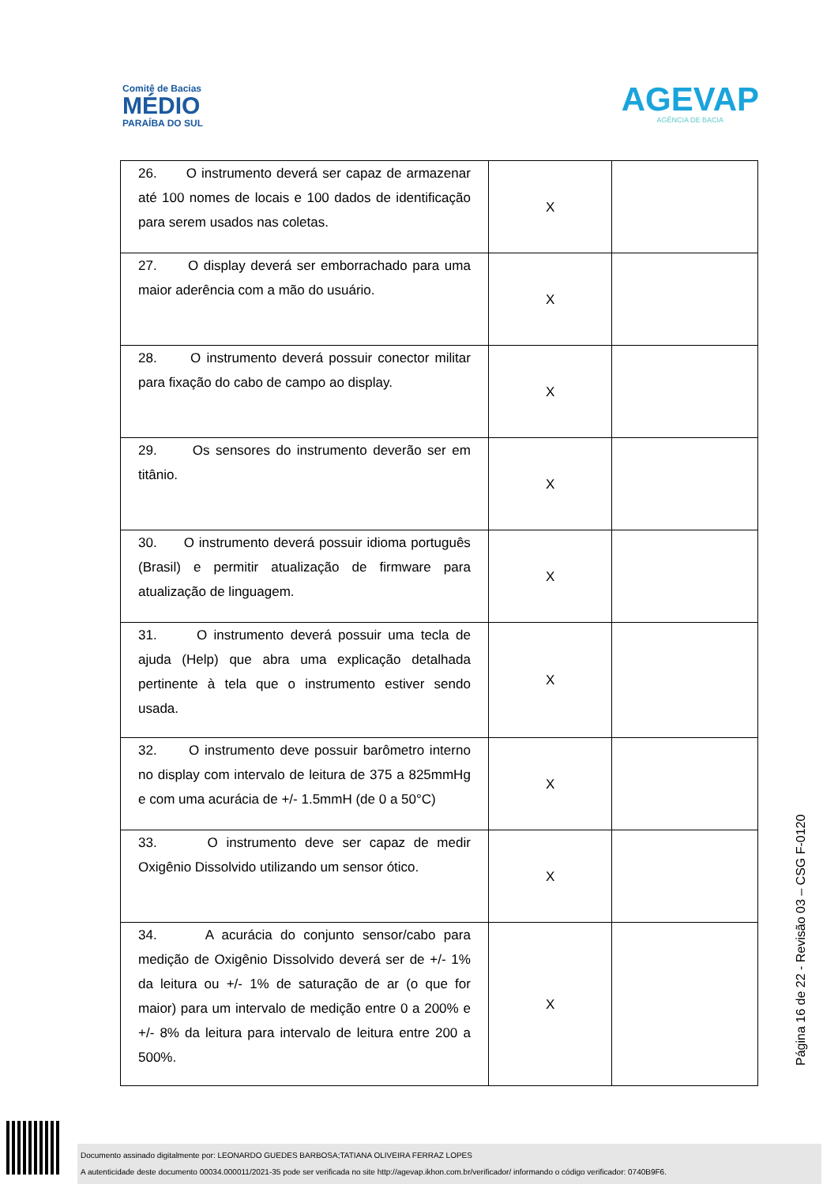Comitê de Bacias
MÉDIO
PARAÍBA DO SUL
AGEVAP
AGÊNCIA DE BACIA
| 26. O instrumento deverá ser capaz de armazenar até 100 nomes de locais e 100 dados de identificação para serem usados nas coletas. | X | |
| 27. O display deverá ser emborrachado para uma maior aderência com a mão do usuário. | X | |
| 28. O instrumento deverá possuir conector militar para fixação do cabo de campo ao display. | X | |
| 29. Os sensores do instrumento deverão ser em titânio. | X | |
| 30. O instrumento deverá possuir idioma português (Brasil) e permitir atualização de firmware para atualização de linguagem. | X | |
| 31. O instrumento deverá possuir uma tecla de ajuda (Help) que abra uma explicação detalhada pertinente à tela que o instrumento estiver sendo usada. | X | |
| 32. O instrumento deve possuir barômetro interno no display com intervalo de leitura de 375 a 825mmHg e com uma acurácia de +/- 1.5mmH (de 0 a 50°C) | X | |
| 33. O instrumento deve ser capaz de medir Oxigênio Dissolvido utilizando um sensor ótico. | X | |
| 34. A acurácia do conjunto sensor/cabo para medição de Oxigênio Dissolvido deverá ser de +/- 1% da leitura ou +/- 1% de saturação de ar (o que for maior) para um intervalo de medição entre 0 a 200% e +/- 8% da leitura para intervalo de leitura entre 200 a 500%. | X | |
Página 16 de 22 - Revisão 03 – CSG F-0120
Documento assinado digitalmente por: LEONARDO GUEDES BARBOSA;TATIANA OLIVEIRA FERRAZ LOPES
A autenticidade deste documento 00034.000011/2021-35 pode ser verificada no site http://agevap.ikhon.com.br/verificador/ informando o código verificador: 0740B9F6.